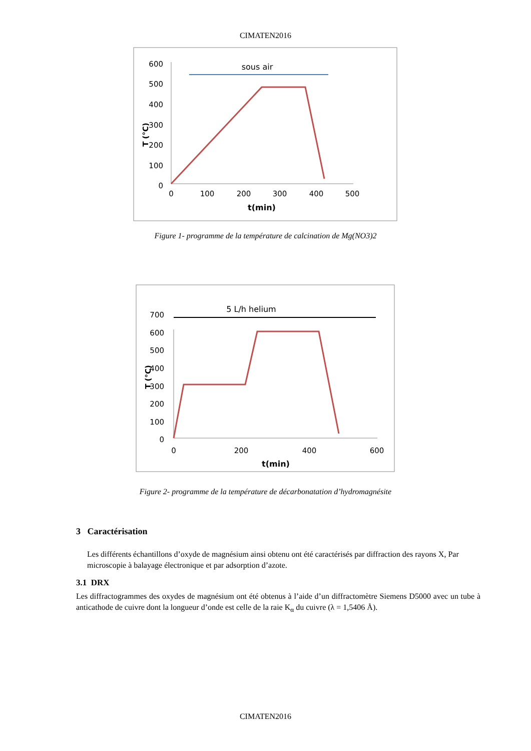CIMATEN2016
600
500
400
300
200
100
0
0
100
200
300
400
500
t(min)
T (°C)
sous air
Figure 1- programme de la température de calcination de Mg(NO3)2
700
600
500
400
300
200
100
0
0
200
400
600
t(min)
T (°C)
5 L/h helium
Figure 2- programme de la température de décarbonatation d’hydromagnésite
3 Caractérisation
Les différents échantillons d’oxyde de magnésium ainsi obtenu ont été caractérisés par diffraction des rayons X, Par microscopie à balayage électronique et par adsorption d’azote.
3.1 DRX
Les diffractogrammes des oxydes de magnésium ont été obtenus à l’aide d’un diffractomètre Siemens D5000 avec un tube à anticathode de cuivre dont la longueur d’onde est celle de la raie K<sub>α</sub> du cuivre (λ = 1,5406 Å).
CIMATEN2016